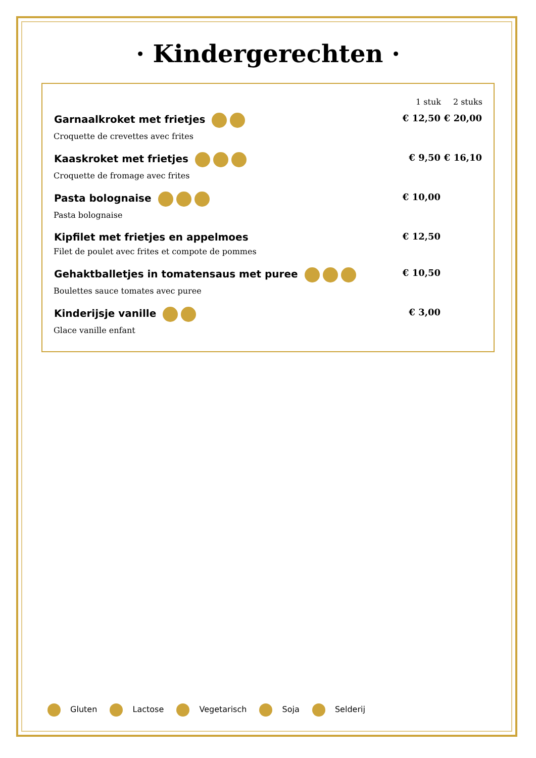· Kindergerechten ·
| | 1 stuk | 2 stuks |
| --- | --- | --- |
| Garnaalkroket met frietjes | € 12,50 | € 20,00 |
| Croquette de crevettes avec frites | | |
| Kaaskroket met frietjes | € 9,50 | € 16,10 |
| Croquette de fromage avec frites | | |
| Pasta bolognaise | € 10,00 | |
| Pasta bolognaise | | |
| Kipfilet met frietjes en appelmoes | € 12,50 | |
| Filet de poulet avec frites et compote de pommes | | |
| Gehaktballetjes in tomatensaus met puree | € 10,50 | |
| Boulettes sauce tomates avec puree | | |
| Kinderijsje vanille | € 3,00 | |
| Glace vanille enfant | | |
Gluten Lactose Vegetarisch Soja Selderij